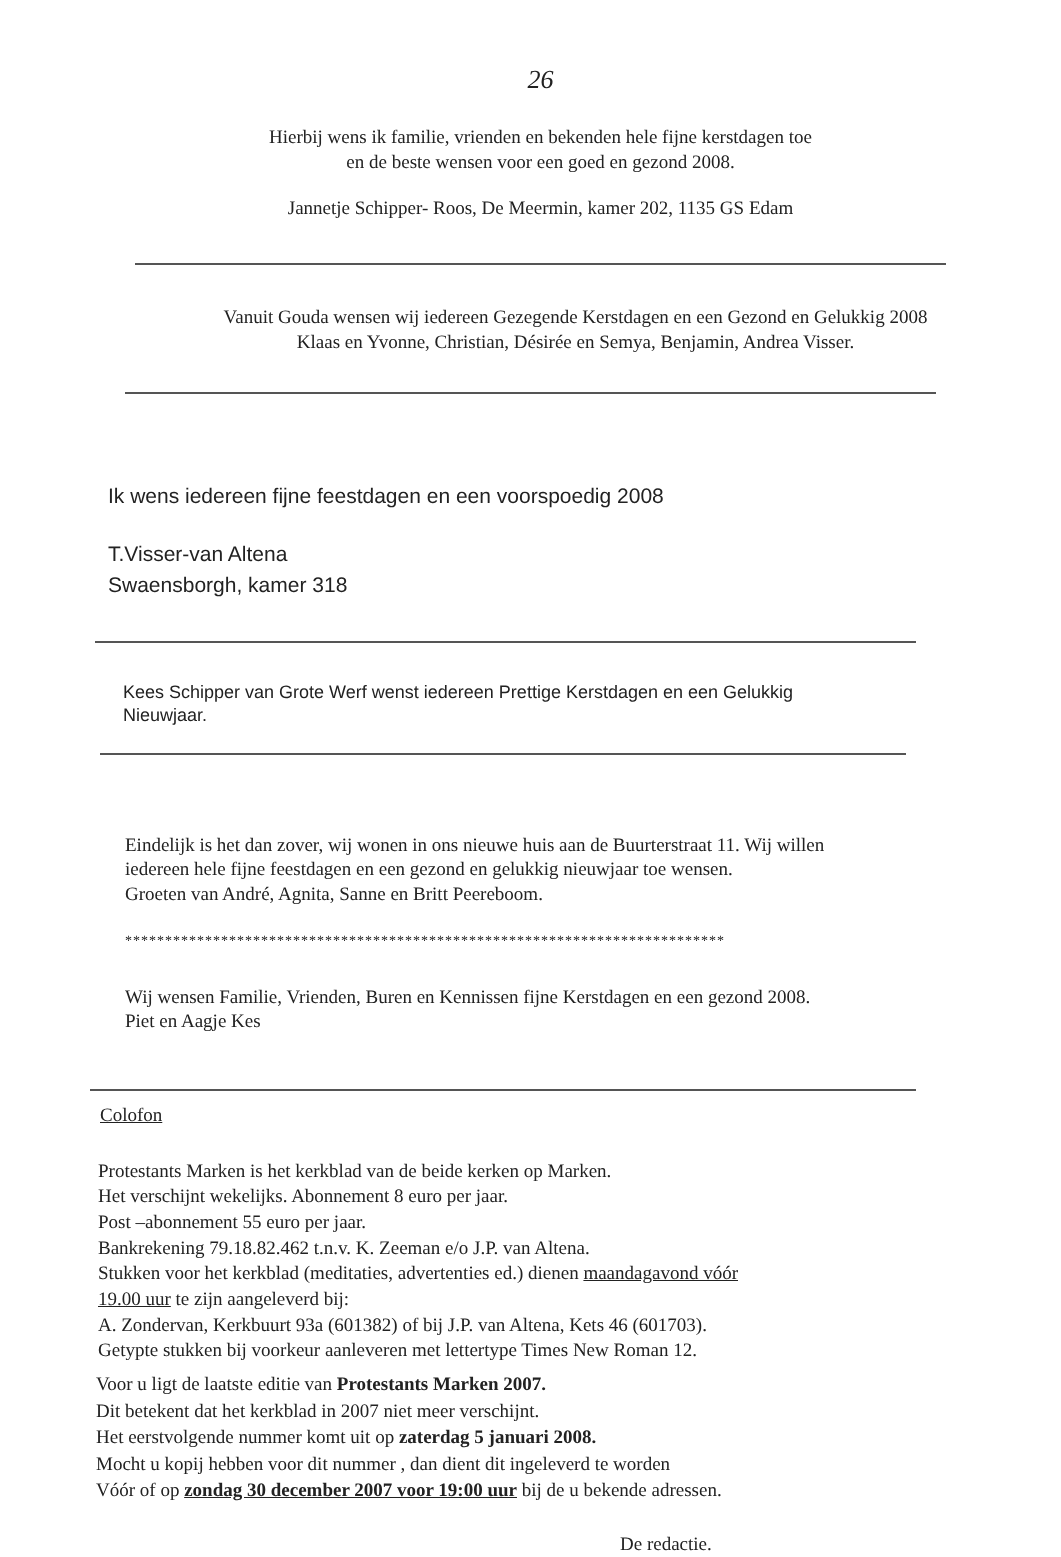26
Hierbij wens ik familie, vrienden en bekenden hele fijne kerstdagen toe
en de beste wensen voor een goed en gezond 2008.
Jannetje Schipper- Roos, De Meermin, kamer 202, 1135 GS Edam
Vanuit Gouda wensen wij iedereen Gezegende Kerstdagen en een Gezond en Gelukkig 2008
Klaas en Yvonne, Christian, Désirée en Semya, Benjamin, Andrea Visser.
Ik wens iedereen fijne feestdagen en een voorspoedig 2008
T.Visser-van Altena
Swaensborgh, kamer 318
Kees Schipper van Grote Werf wenst iedereen Prettige Kerstdagen en een Gelukkig
Nieuwjaar.
Eindelijk is het dan zover, wij wonen in ons nieuwe huis aan de Buurterstraat 11. Wij willen
iedereen hele fijne feestdagen en een gezond en gelukkig nieuwjaar toe wensen.
Groeten van André, Agnita, Sanne en Britt Peereboom.
***************************************************************************
Wij wensen Familie, Vrienden, Buren en Kennissen fijne Kerstdagen en een gezond 2008.
Piet en Aagje Kes
Colofon
Protestants Marken is het kerkblad van de beide kerken op Marken.
Het verschijnt wekelijks. Abonnement 8 euro per jaar.
Post –abonnement 55 euro per jaar.
Bankrekening 79.18.82.462 t.n.v. K. Zeeman e/o J.P. van Altena.
Stukken voor het kerkblad (meditaties, advertenties ed.) dienen maandagavond vóór
19.00 uur te zijn aangeleverd bij:
A. Zondervan, Kerkbuurt 93a (601382) of bij J.P. van Altena, Kets 46 (601703).
Getypte stukken bij voorkeur aanleveren met lettertype Times New Roman 12.
Voor u ligt de laatste editie van Protestants Marken 2007.
Dit betekent dat het kerkblad in 2007 niet meer verschijnt.
Het eerstvolgende nummer komt uit op zaterdag 5 januari 2008.
Mocht u kopij hebben voor dit nummer , dan dient dit ingeleverd te worden
Vóór of op zondag 30 december 2007 voor 19:00 uur bij de u bekende adressen.
De redactie.